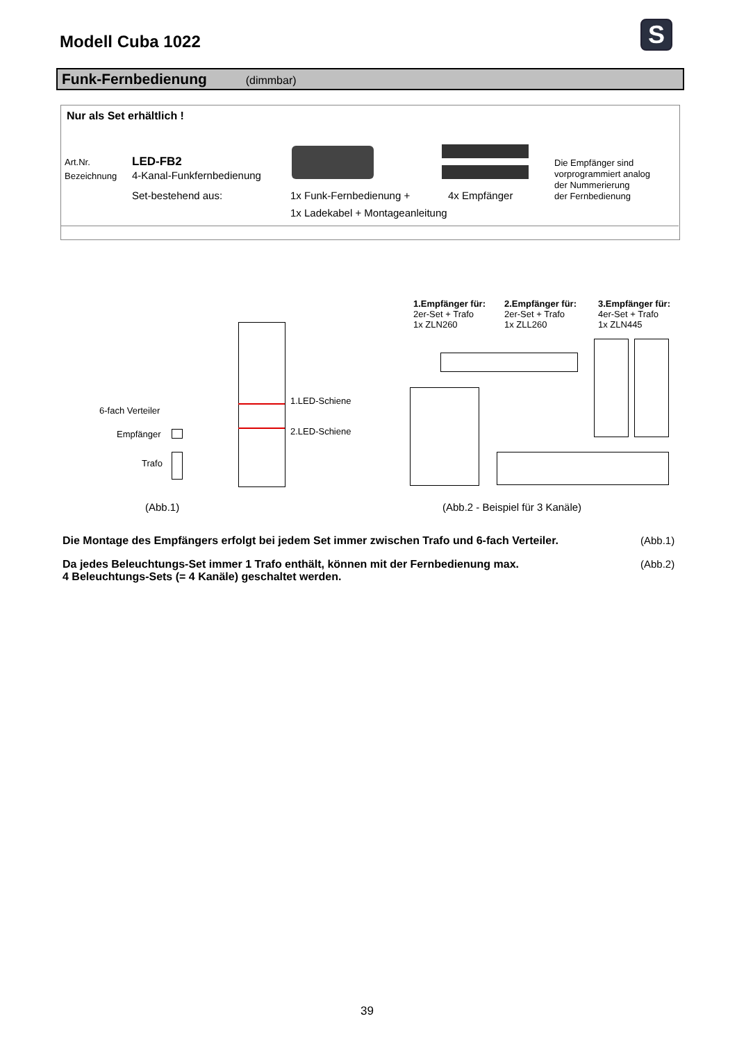Modell Cuba 1022 S
Funk-Fernbedienung (dimmbar)
Nur als Set erhältlich !
Art.Nr. LED-FB2
Bezeichnung 4-Kanal-Funkfernbedienung
Set-bestehend aus: 1x Funk-Fernbedienung + 4x Empfänger
1x Ladekabel + Montageanleitung
Die Empfänger sind
vorprogrammiert analog
der Nummerierung
der Fernbedienung
1.Empfänger für:
2er-Set + Trafo
1x ZLN260
2.Empfänger für:
2er-Set + Trafo
1x ZLL260
3.Empfänger für:
4er-Set + Trafo
1x ZLN445
1.LED-Schiene
2.LED-Schiene
6-fach Verteiler
Empfänger
Trafo
(Abb.1)
(Abb.2 - Beispiel für 3 Kanäle)
Die Montage des Empfängers erfolgt bei jedem Set immer zwischen Trafo und 6-fach Verteiler.
(Abb.1)
Da jedes Beleuchtungs-Set immer 1 Trafo enthält, können mit der Fernbedienung max.
4 Beleuchtungs-Sets (= 4 Kanäle) geschaltet werden.
(Abb.2)
39